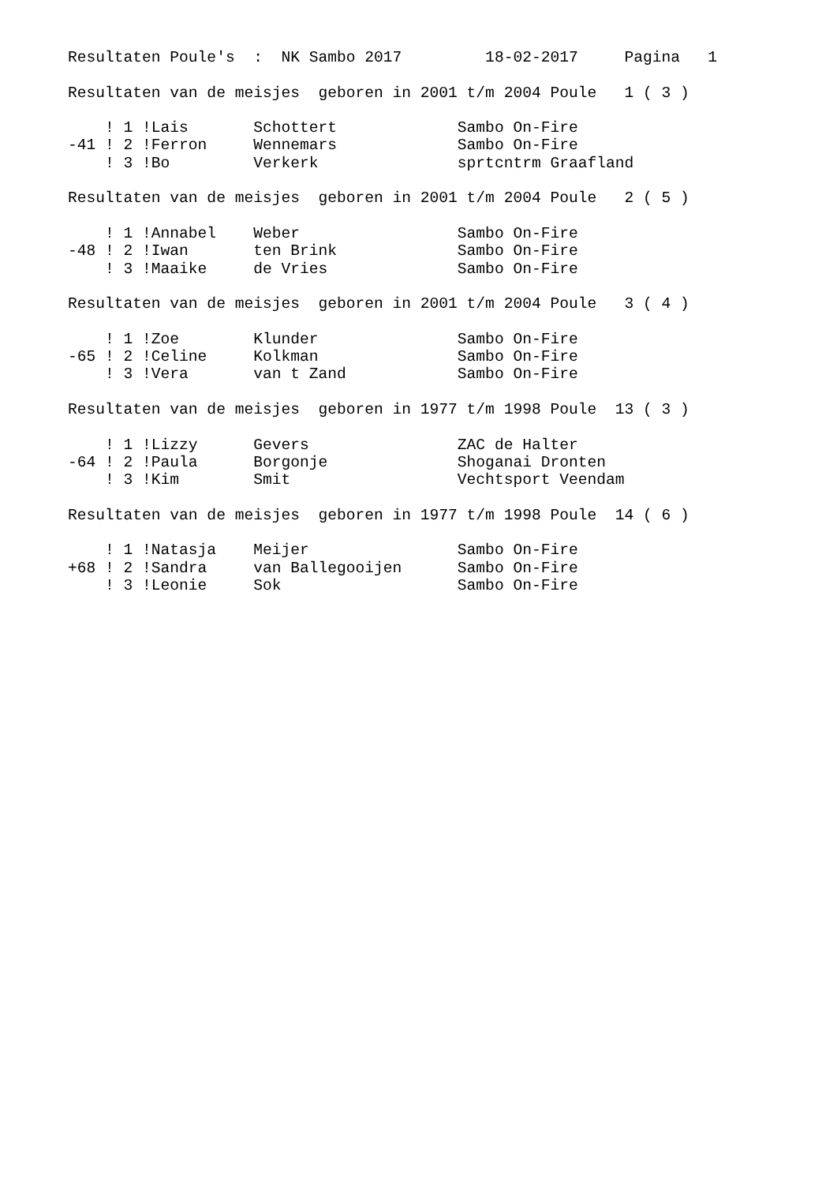Resultaten Poule's  :  NK Sambo 2017         18-02-2017     Pagina   1

Resultaten van de meisjes  geboren in 2001 t/m 2004 Poule   1 ( 3 )

    ! 1 !Lais       Schottert             Sambo On-Fire
-41 ! 2 !Ferron     Wennemars             Sambo On-Fire
    ! 3 !Bo         Verkerk               sprtcntrm Graafland

Resultaten van de meisjes  geboren in 2001 t/m 2004 Poule   2 ( 5 )

    ! 1 !Annabel    Weber                 Sambo On-Fire
-48 ! 2 !Iwan       ten Brink             Sambo On-Fire
    ! 3 !Maaike     de Vries              Sambo On-Fire

Resultaten van de meisjes  geboren in 2001 t/m 2004 Poule   3 ( 4 )

    ! 1 !Zoe        Klunder               Sambo On-Fire
-65 ! 2 !Celine     Kolkman               Sambo On-Fire
    ! 3 !Vera       van t Zand            Sambo On-Fire

Resultaten van de meisjes  geboren in 1977 t/m 1998 Poule  13 ( 3 )

    ! 1 !Lizzy      Gevers                ZAC de Halter
-64 ! 2 !Paula      Borgonje              Shoganai Dronten
    ! 3 !Kim        Smit                  Vechtsport Veendam

Resultaten van de meisjes  geboren in 1977 t/m 1998 Poule  14 ( 6 )

    ! 1 !Natasja    Meijer                Sambo On-Fire
+68 ! 2 !Sandra     van Ballegooijen      Sambo On-Fire
    ! 3 !Leonie     Sok                   Sambo On-Fire